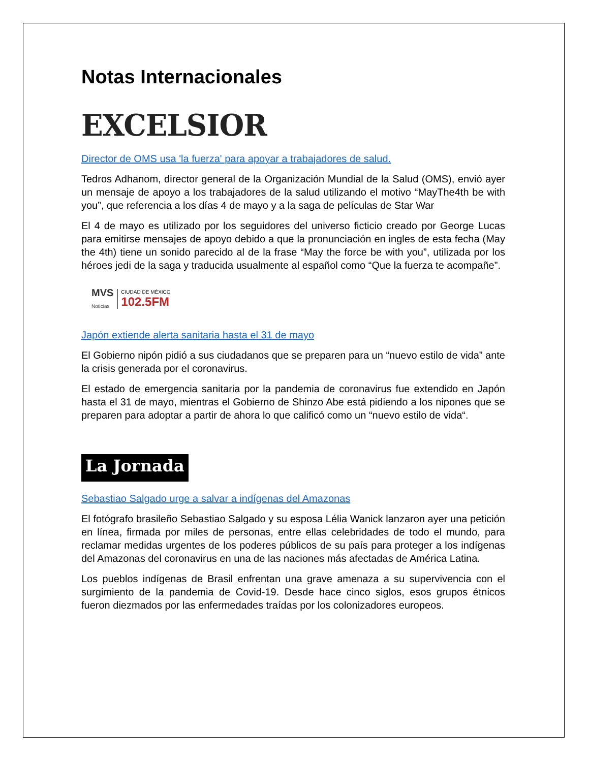Notas Internacionales
EXCELSIOR
Director de OMS usa 'la fuerza' para apoyar a trabajadores de salud.
Tedros Adhanom, director general de la Organización Mundial de la Salud (OMS), envió ayer un mensaje de apoyo a los trabajadores de la salud utilizando el motivo “MayThe4th be with you”, que referencia a los días 4 de mayo y a la saga de películas de Star War
El 4 de mayo es utilizado por los seguidores del universo ficticio creado por George Lucas para emitirse mensajes de apoyo debido a que la pronunciación en ingles de esta fecha (May the 4th) tiene un sonido parecido al de la frase “May the force be with you”, utilizada por los héroes jedi de la saga y traducida usualmente al español como “Que la fuerza te acompañe”.
MVS
Noticias
CIUDAD DE MÉXICO
102.5FM
Japón extiende alerta sanitaria hasta el 31 de mayo
El Gobierno nipón pidió a sus ciudadanos que se preparen para un “nuevo estilo de vida” ante la crisis generada por el coronavirus.
El estado de emergencia sanitaria por la pandemia de coronavirus fue extendido en Japón hasta el 31 de mayo, mientras el Gobierno de Shinzo Abe está pidiendo a los nipones que se preparen para adoptar a partir de ahora lo que calificó como un “nuevo estilo de vida“.
La Jornada
Sebastiao Salgado urge a salvar a indígenas del Amazonas
El fotógrafo brasileño Sebastiao Salgado y su esposa Lélia Wanick lanzaron ayer una petición en línea, firmada por miles de personas, entre ellas celebridades de todo el mundo, para reclamar medidas urgentes de los poderes públicos de su país para proteger a los indígenas del Amazonas del coronavirus en una de las naciones más afectadas de América Latina.
Los pueblos indígenas de Brasil enfrentan una grave amenaza a su supervivencia con el surgimiento de la pandemia de Covid-19. Desde hace cinco siglos, esos grupos étnicos fueron diezmados por las enfermedades traídas por los colonizadores europeos.